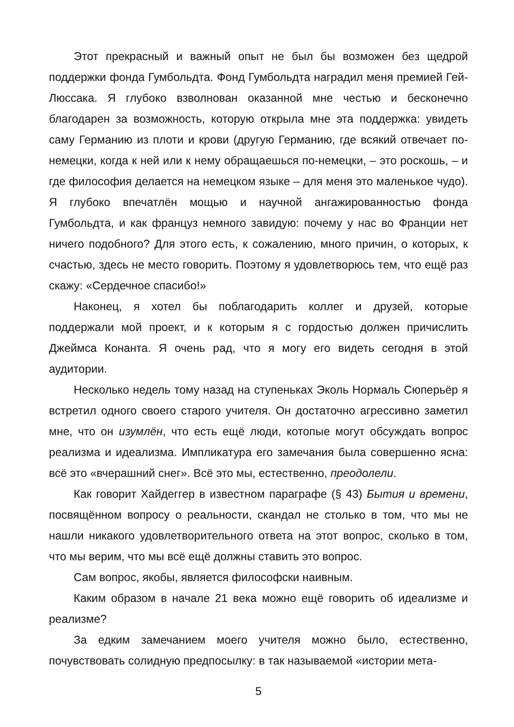Этот прекрасный и важный опыт не был бы возможен без щедрой поддержки фонда Гумбольдта. Фонд Гумбольдта наградил меня премией Гей-Люссака. Я глубоко взволнован оказанной мне честью и бесконечно благодарен за возможность, которую открыла мне эта поддержка: увидеть саму Германию из плоти и крови (другую Германию, где всякий отвечает по-немецки, когда к ней или к нему обращаешься по-немецки, – это роскошь, – и где философия делается на немецком языке – для меня это маленькое чудо). Я глубоко впечатлён мощью и научной ангажированностью фонда Гумбольдта, и как француз немного завидую: почему у нас во Франции нет ничего подобного? Для этого есть, к сожалению, много причин, о которых, к счастью, здесь не место говорить. Поэтому я удовлетворюсь тем, что ещё раз скажу: «Сердечное спасибо!»
Наконец, я хотел бы поблагодарить коллег и друзей, которые поддержали мой проект, и к которым я с гордостью должен причислить Джеймса Конанта. Я очень рад, что я могу его видеть сегодня в этой аудитории.
Несколько недель тому назад на ступеньках Эколь Нормаль Сюперьёр я встретил одного своего старого учителя. Он достаточно агрессивно заметил мне, что он изумлён, что есть ещё люди, котопые могут обсуждать вопрос реализма и идеализма. Импликатура его замечания была совершенно ясна: всё это «вчерашний снег». Всё это мы, естественно, преодолели.
Как говорит Хайдеггер в известном параграфе (§ 43) Бытия и времени, посвящённом вопросу о реальности, скандал не столько в том, что мы не нашли никакого удовлетворительного ответа на этот вопрос, сколько в том, что мы верим, что мы всё ещё должны ставить это вопрос.
Сам вопрос, якобы, является философски наивным.
Каким образом в начале 21 века можно ещё говорить об идеализме и реализме?
За едким замечанием моего учителя можно было, естественно, почувствовать солидную предпосылку: в так называемой «истории мета-
5